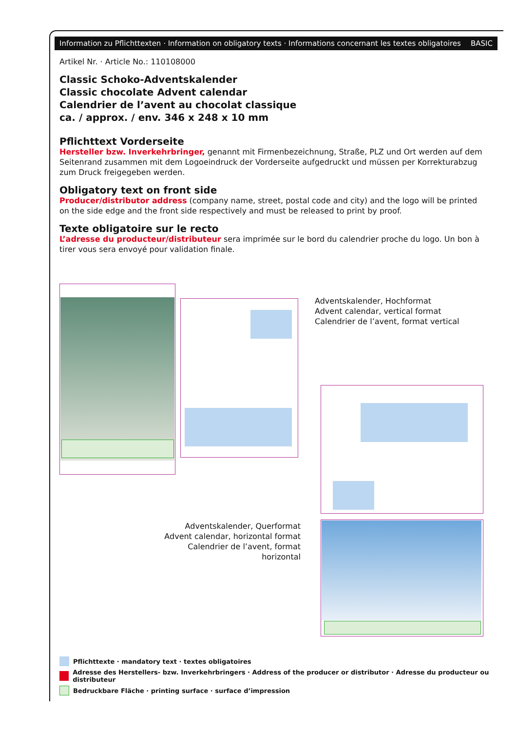Information zu Pflichttexten · Information on obligatory texts · Informations concernant les textes obligatoires BASIC
Artikel Nr. · Article No.: 110108000
Classic Schoko-Adventskalender
Classic chocolate Advent calendar
Calendrier de l’avent au chocolat classique
ca. / approx. / env. 346 x 248 x 10 mm
Pflichttext Vorderseite
Hersteller bzw. Inverkehrbringer, genannt mit Firmenbezeichnung, Straße, PLZ und Ort werden auf dem Seitenrand zusammen mit dem Logoeindruck der Vorderseite aufgedruckt und müssen per Korrekturabzug zum Druck freigegeben werden.
Obligatory text on front side
Producer/distributor address (company name, street, postal code and city) and the logo will be printed on the side edge and the front side respectively and must be released to print by proof.
Texte obligatoire sur le recto
L’adresse du producteur/distributeur sera imprimée sur le bord du calendrier proche du logo. Un bon à tirer vous sera envoyé pour validation finale.
Adventskalender, Hochformat
Advent calendar, vertical format
Calendrier de l’avent, format vertical
Adventskalender, Querformat
Advent calendar, horizontal format
Calendrier de l’avent, format horizontal
Pflichttexte · mandatory text · textes obligatoires
Adresse des Herstellers- bzw. Inverkehrbringers · Address of the producer or distributor · Adresse du producteur ou distributeur
Bedruckbare Fläche · printing surface · surface d’impression